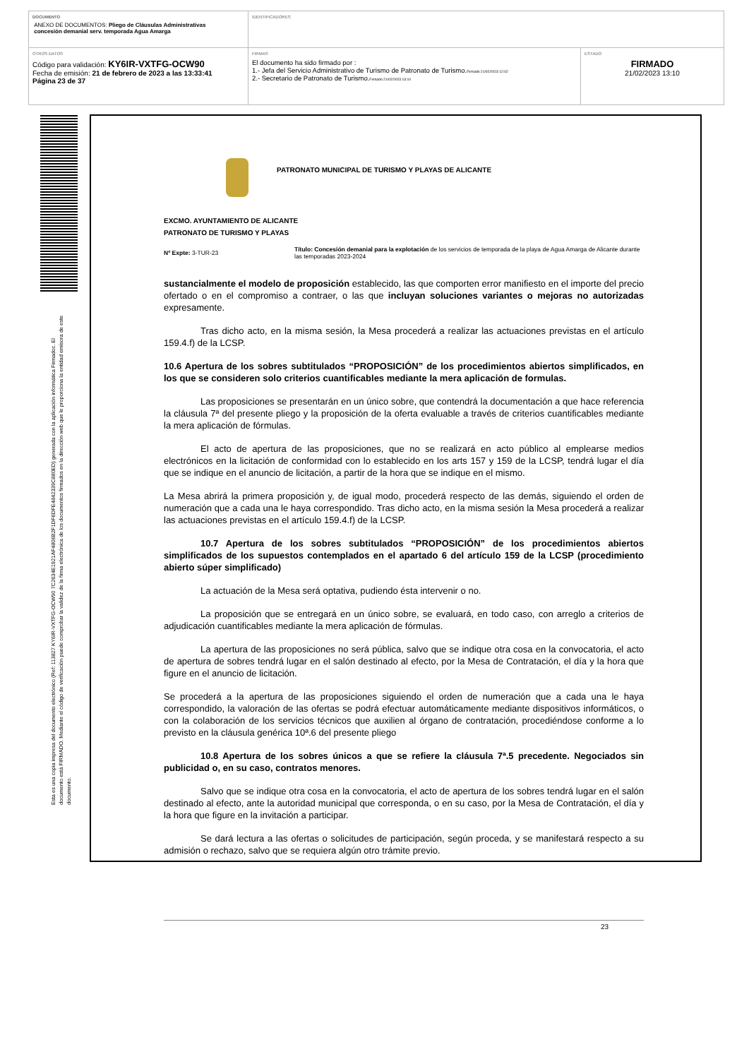DOCUMENTO
ANEXO DE DOCUMENTOS: Pliego de Cláusulas Administrativas
concesión demanial serv. temporada Agua Amarga
IDENTIFICADORES
OTROS DATOS
Código para validación: KY6IR-VXTFG-OCW90
Fecha de emisión: 21 de febrero de 2023 a las 13:33:41
Página 23 de 37
FIRMAS
El documento ha sido firmado por :
1.- Jefa del Servicio Administrativo de Turismo de Patronato de Turismo.Firmado 21/02/2023 12:02
2.- Secretario de Patronato de Turismo.Firmado 21/02/2023 13:10
ESTADO
FIRMADO
21/02/2023 13:10
Esta es una copia impresa del documento electrónico (Ref: 113827 KY6IR-VXTFG-OCW90 7C2634E1921AF4806B2F1DF6DFE4842339C880ED) generada con la aplicación informática Firmadoc. El documento está FIRMADO. Mediante el código de verificación puede comprobar la validez de la firma electrónica de los documentos firmados en la dirección web que le proporciona la entidad emisora de este documento.
PATRONATO MUNICIPAL DE TURISMO Y PLAYAS DE ALICANTE
EXCMO. AYUNTAMIENTO DE ALICANTE
PATRONATO DE TURISMO Y PLAYAS
Nº Expte: 3-TUR-23
Título: Concesión demanial para la explotación de los servicios de temporada de la playa de Agua Amarga de Alicante durante las temporadas 2023-2024
sustancialmente el modelo de proposición establecido, las que comporten error manifiesto en el importe del precio ofertado o en el compromiso a contraer, o las que incluyan soluciones variantes o mejoras no autorizadas expresamente.
Tras dicho acto, en la misma sesión, la Mesa procederá a realizar las actuaciones previstas en el artículo 159.4.f) de la LCSP.
10.6 Apertura de los sobres subtitulados “PROPOSICIÓN” de los procedimientos abiertos simplificados, en los que se consideren solo criterios cuantificables mediante la mera aplicación de formulas.
Las proposiciones se presentarán en un único sobre, que contendrá la documentación a que hace referencia la cláusula 7ª del presente pliego y la proposición de la oferta evaluable a través de criterios cuantificables mediante la mera aplicación de fórmulas.
El acto de apertura de las proposiciones, que no se realizará en acto público al emplearse medios electrónicos en la licitación de conformidad con lo establecido en los arts 157 y 159 de la LCSP, tendrá lugar el día que se indique en el anuncio de licitación, a partir de la hora que se indique en el mismo.
La Mesa abrirá la primera proposición y, de igual modo, procederá respecto de las demás, siguiendo el orden de numeración que a cada una le haya correspondido. Tras dicho acto, en la misma sesión la Mesa procederá a realizar las actuaciones previstas en el artículo 159.4.f) de la LCSP.
10.7 Apertura de los sobres subtitulados “PROPOSICIÓN” de los procedimientos abiertos simplificados de los supuestos contemplados en el apartado 6 del artículo 159 de la LCSP (procedimiento abierto súper simplificado)
La actuación de la Mesa será optativa, pudiendo ésta intervenir o no.
La proposición que se entregará en un único sobre, se evaluará, en todo caso, con arreglo a criterios de adjudicación cuantificables mediante la mera aplicación de fórmulas.
La apertura de las proposiciones no será pública, salvo que se indique otra cosa en la convocatoria, el acto de apertura de sobres tendrá lugar en el salón destinado al efecto, por la Mesa de Contratación, el día y la hora que figure en el anuncio de licitación.
Se procederá a la apertura de las proposiciones siguiendo el orden de numeración que a cada una le haya correspondido, la valoración de las ofertas se podrá efectuar automáticamente mediante dispositivos informáticos, o con la colaboración de los servicios técnicos que auxilien al órgano de contratación, procediéndose conforme a lo previsto en la cláusula genérica 10ª.6 del presente pliego
10.8 Apertura de los sobres únicos a que se refiere la cláusula 7ª.5 precedente. Negociados sin publicidad o, en su caso, contratos menores.
Salvo que se indique otra cosa en la convocatoria, el acto de apertura de los sobres tendrá lugar en el salón destinado al efecto, ante la autoridad municipal que corresponda, o en su caso, por la Mesa de Contratación, el día y la hora que figure en la invitación a participar.
Se dará lectura a las ofertas o solicitudes de participación, según proceda, y se manifestará respecto a su admisión o rechazo, salvo que se requiera algún otro trámite previo.
23